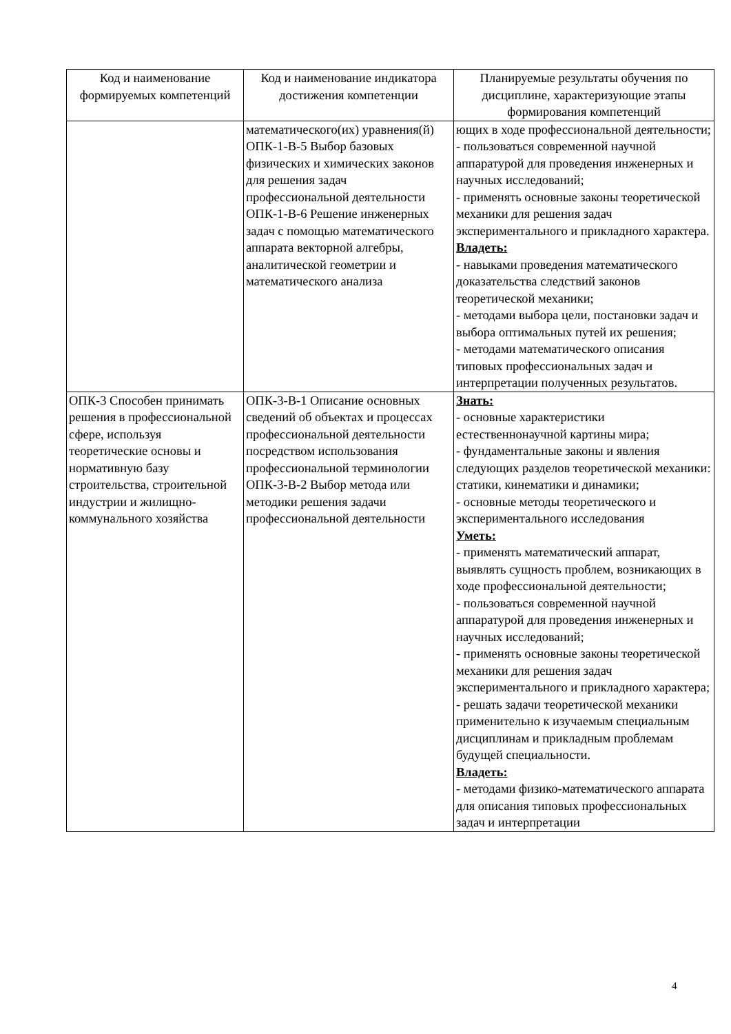| Код и наименование формируемых компетенций | Код и наименование индикатора достижения компетенции | Планируемые результаты обучения по дисциплине, характеризующие этапы формирования компетенций |
| --- | --- | --- |
| | математического(их) уравнения(й) ОПК-1-В-5 Выбор базовых физических и химических законов для решения задач профессиональной деятельности ОПК-1-В-6 Решение инженерных задач с помощью математического аппарата векторной алгебры, аналитической геометрии и математического анализа | ющих в ходе профессиональной деятельности; - пользоваться современной научной аппаратурой для проведения инженерных и научных исследований; - применять основные законы теоретической механики для решения задач экспериментального и прикладного характера. Владеть: - навыками проведения математического доказательства следствий законов теоретической механики; - методами выбора цели, постановки задач и выбора оптимальных путей их решения; - методами математического описания типовых профессиональных задач и интерпретации полученных результатов. |
| ОПК-3 Способен принимать решения в профессиональной сфере, используя теоретические основы и нормативную базу строительства, строительной индустрии и жилищно-коммунального хозяйства | ОПК-3-В-1 Описание основных сведений об объектах и процессах профессиональной деятельности посредством использования профессиональной терминологии ОПК-3-В-2 Выбор метода или методики решения задачи профессиональной деятельности | Знать: - основные характеристики естественнонаучной картины мира; - фундаментальные законы и явления следующих разделов теоретической механики: статики, кинематики и динамики; - основные методы теоретического и экспериментального исследования Уметь: - применять математический аппарат, выявлять сущность проблем, возникающих в ходе профессиональной деятельности; - пользоваться современной научной аппаратурой для проведения инженерных и научных исследований; - применять основные законы теоретической механики для решения задач экспериментального и прикладного характера; - решать задачи теоретической механики применительно к изучаемым специальным дисциплинам и прикладным проблемам будущей специальности. Владеть: - методами физико-математического аппарата для описания типовых профессиональных задач и интерпретации |
4